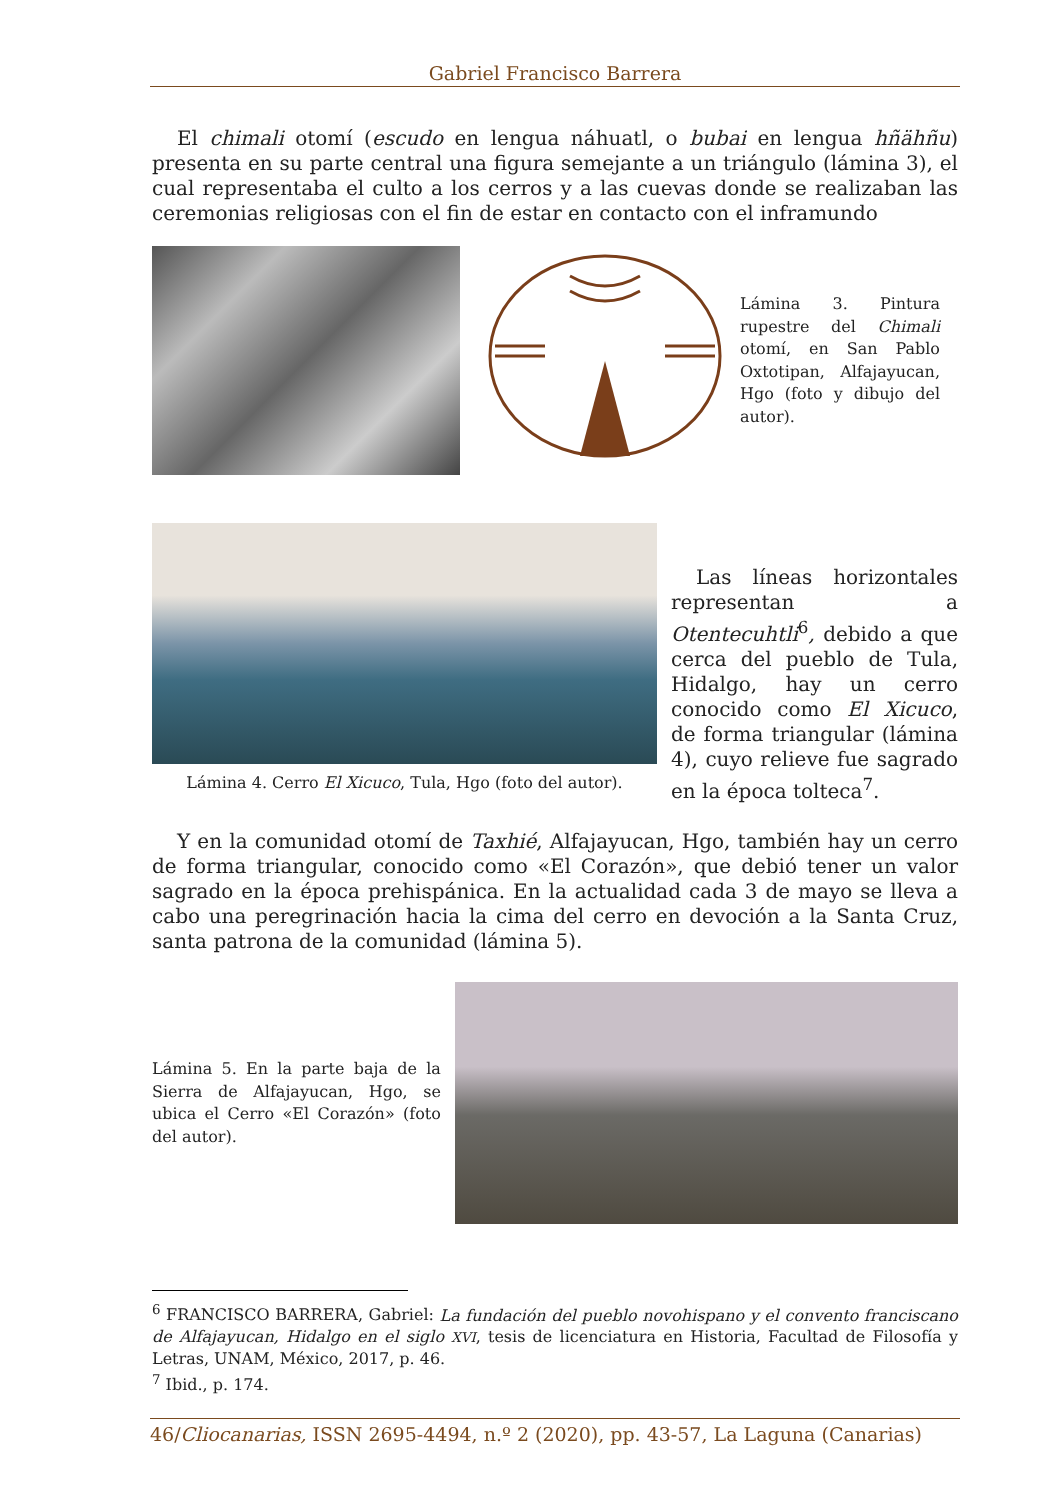Gabriel Francisco Barrera
El chimali otomí (escudo en lengua náhuatl, o bubai en lengua hñähñu) presenta en su parte central una figura semejante a un triángulo (lámina 3), el cual representaba el culto a los cerros y a las cuevas donde se realizaban las ceremonias religiosas con el fin de estar en contacto con el inframundo
Lámina 3. Pintura rupestre del Chimali otomí, en San Pablo Oxtotipan, Alfajayucan, Hgo (foto y dibujo del autor).
Lámina 4. Cerro El Xicuco, Tula, Hgo (foto del autor).
Las líneas horizontales representan a Otentecuhtli<sup>6</sup>, debido a que cerca del pueblo de Tula, Hidalgo, hay un cerro conocido como El Xicuco, de forma triangular (lámina 4), cuyo relieve fue sagrado en la época tolteca<sup>7</sup>.
Y en la comunidad otomí de Taxhié, Alfajayucan, Hgo, también hay un cerro de forma triangular, conocido como «El Corazón», que debió tener un valor sagrado en la época prehispánica. En la actualidad cada 3 de mayo se lleva a cabo una peregrinación hacia la cima del cerro en devoción a la Santa Cruz, santa patrona de la comunidad (lámina 5).
Lámina 5. En la parte baja de la Sierra de Alfajayucan, Hgo, se ubica el Cerro «El Corazón» (foto del autor).
<sup>6</sup> FRANCISCO BARRERA, Gabriel: La fundación del pueblo novohispano y el convento franciscano de Alfajayucan, Hidalgo en el siglo XVI, tesis de licenciatura en Historia, Facultad de Filosofía y Letras, UNAM, México, 2017, p. 46.
<sup>7</sup> Ibid., p. 174.
46/Cliocanarias, ISSN 2695-4494, n.º 2 (2020), pp. 43-57, La Laguna (Canarias)